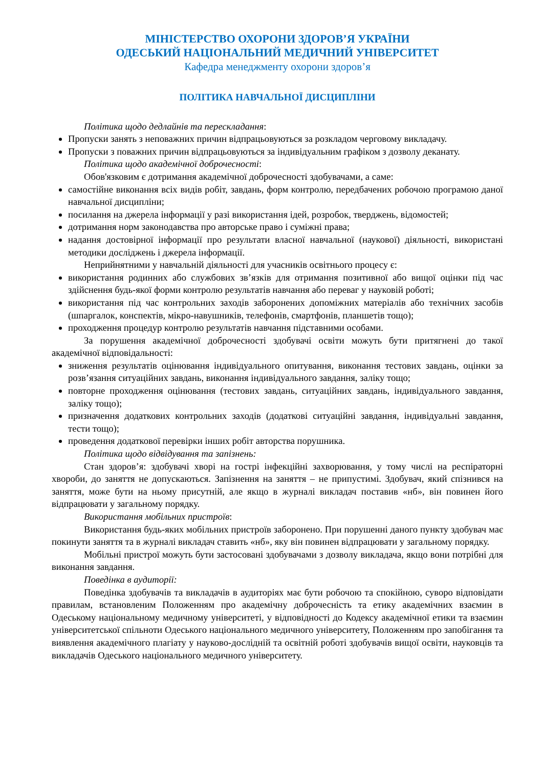МІНІСТЕРСТВО ОХОРОНИ ЗДОРОВ’Я УКРАЇНИ
ОДЕСЬКИЙ НАЦІОНАЛЬНИЙ МЕДИЧНИЙ УНІВЕРСИТЕТ
Кафедра менеджменту охорони здоров’я
ПОЛІТИКА НАВЧАЛЬНОЇ ДИСЦИПЛІНИ
Політика щодо дедлайнів та перескладання:
Пропуски занять з неповажних причин відпрацьовуються за розкладом черговому викладачу.
Пропуски з поважних причин відпрацьовуються за індивідуальним графіком з дозволу деканату.
Політика щодо академічної доброчесності:
Обов'язковим є дотримання академічної доброчесності здобувачами, а саме:
самостійне виконання всіх видів робіт, завдань, форм контролю, передбачених робочою програмою даної навчальної дисципліни;
посилання на джерела інформації у разі використання ідей, розробок, тверджень, відомостей;
дотримання норм законодавства про авторське право і суміжні права;
надання достовірної інформації про результати власної навчальної (наукової) діяльності, використані методики досліджень і джерела інформації.
Неприйнятними у навчальній діяльності для учасників освітнього процесу є:
використання родинних або службових зв’язків для отримання позитивної або вищої оцінки під час здійснення будь-якої форми контролю результатів навчання або переваг у науковій роботі;
використання під час контрольних заходів заборонених допоміжних матеріалів або технічних засобів (шпаргалок, конспектів, мікро-навушників, телефонів, смартфонів, планшетів тощо);
проходження процедур контролю результатів навчання підставними особами.
За порушення академічної доброчесності здобувачі освіти можуть бути притягнені до такої академічної відповідальності:
зниження результатів оцінювання індивідуального опитування, виконання тестових завдань, оцінки за розв’язання ситуаційних завдань, виконання індивідуального завдання, заліку тощо;
повторне проходження оцінювання (тестових завдань, ситуаційних завдань, індивідуального завдання, заліку тощо);
призначення додаткових контрольних заходів (додаткові ситуаційні завдання, індивідуальні завдання, тести тощо);
проведення додаткової перевірки інших робіт авторства порушника.
Політика щодо відвідування та запізнень:
Стан здоров’я: здобувачі хворі на гострі інфекційні захворювання, у тому числі на респіраторні хвороби, до заняття не допускаються. Запізнення на заняття – не припустимі. Здобувач, який спізнився на заняття, може бути на ньому присутній, але якщо в журналі викладач поставив «нб», він повинен його відпрацювати у загальному порядку.
Використання мобільних пристроїв:
Використання будь-яких мобільних пристроїв заборонено. При порушенні даного пункту здобувач має покинути заняття та в журналі викладач ставить «нб», яку він повинен відпрацювати у загальному порядку.
Мобільні пристрої можуть бути застосовані здобувачами з дозволу викладача, якщо вони потрібні для виконання завдання.
Поведінка в аудиторії:
Поведінка здобувачів та викладачів в аудиторіях має бути робочою та спокійною, суворо відповідати правилам, встановленим Положенням про академічну доброчесність та етику академічних взаємин в Одеському національному медичному університеті, у відповідності до Кодексу академічної етики та взаємин університетської спільноти Одеського національного медичного університету, Положенням про запобігання та виявлення академічного плагіату у науково-дослідній та освітній роботі здобувачів вищої освіти, науковців та викладачів Одеського національного медичного університету.